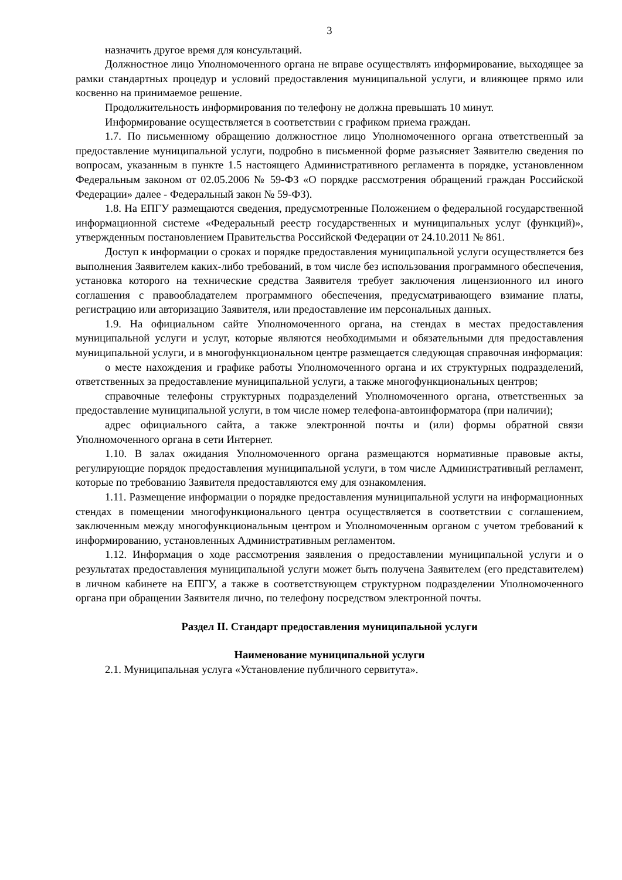3
назначить другое время для консультаций.
Должностное лицо Уполномоченного органа не вправе осуществлять информирование, выходящее за рамки стандартных процедур и условий предоставления муниципальной услуги, и влияющее прямо или косвенно на принимаемое решение.
Продолжительность информирования по телефону не должна превышать 10 минут.
Информирование осуществляется в соответствии с графиком приема граждан.
1.7. По письменному обращению должностное лицо Уполномоченного органа ответственный за предоставление муниципальной услуги, подробно в письменной форме разъясняет Заявителю сведения по вопросам, указанным в пункте 1.5 настоящего Административного регламента в порядке, установленном Федеральным законом от 02.05.2006 № 59-ФЗ «О порядке рассмотрения обращений граждан Российской Федерации» далее - Федеральный закон № 59-ФЗ).
1.8. На ЕПГУ размещаются сведения, предусмотренные Положением о федеральной государственной информационной системе «Федеральный реестр государственных и муниципальных услуг (функций)», утвержденным постановлением Правительства Российской Федерации от 24.10.2011 № 861.
Доступ к информации о сроках и порядке предоставления муниципальной услуги осуществляется без выполнения Заявителем каких-либо требований, в том числе без использования программного обеспечения, установка которого на технические средства Заявителя требует заключения лицензионного ил иного соглашения с правообладателем программного обеспечения, предусматривающего взимание платы, регистрацию или авторизацию Заявителя, или предоставление им персональных данных.
1.9. На официальном сайте Уполномоченного органа, на стендах в местах предоставления муниципальной услуги и услуг, которые являются необходимыми и обязательными для предоставления муниципальной услуги, и в многофункциональном центре размещается следующая справочная информация:
о месте нахождения и графике работы Уполномоченного органа и их структурных подразделений, ответственных за предоставление муниципальной услуги, а также многофункциональных центров;
справочные телефоны структурных подразделений Уполномоченного органа, ответственных за предоставление муниципальной услуги, в том числе номер телефона-автоинформатора (при наличии);
адрес официального сайта, а также электронной почты и (или) формы обратной связи Уполномоченного органа в сети Интернет.
1.10. В залах ожидания Уполномоченного органа размещаются нормативные правовые акты, регулирующие порядок предоставления муниципальной услуги, в том числе Административный регламент, которые по требованию Заявителя предоставляются ему для ознакомления.
1.11. Размещение информации о порядке предоставления муниципальной услуги на информационных стендах в помещении многофункционального центра осуществляется в соответствии с соглашением, заключенным между многофункциональным центром и Уполномоченным органом с учетом требований к информированию, установленных Административным регламентом.
1.12. Информация о ходе рассмотрения заявления о предоставлении муниципальной услуги и о результатах предоставления муниципальной услуги может быть получена Заявителем (его представителем) в личном кабинете на ЕПГУ, а также в соответствующем структурном подразделении Уполномоченного органа при обращении Заявителя лично, по телефону посредством электронной почты.
Раздел II. Стандарт предоставления муниципальной услуги
Наименование муниципальной услуги
2.1. Муниципальная услуга «Установление публичного сервитута».